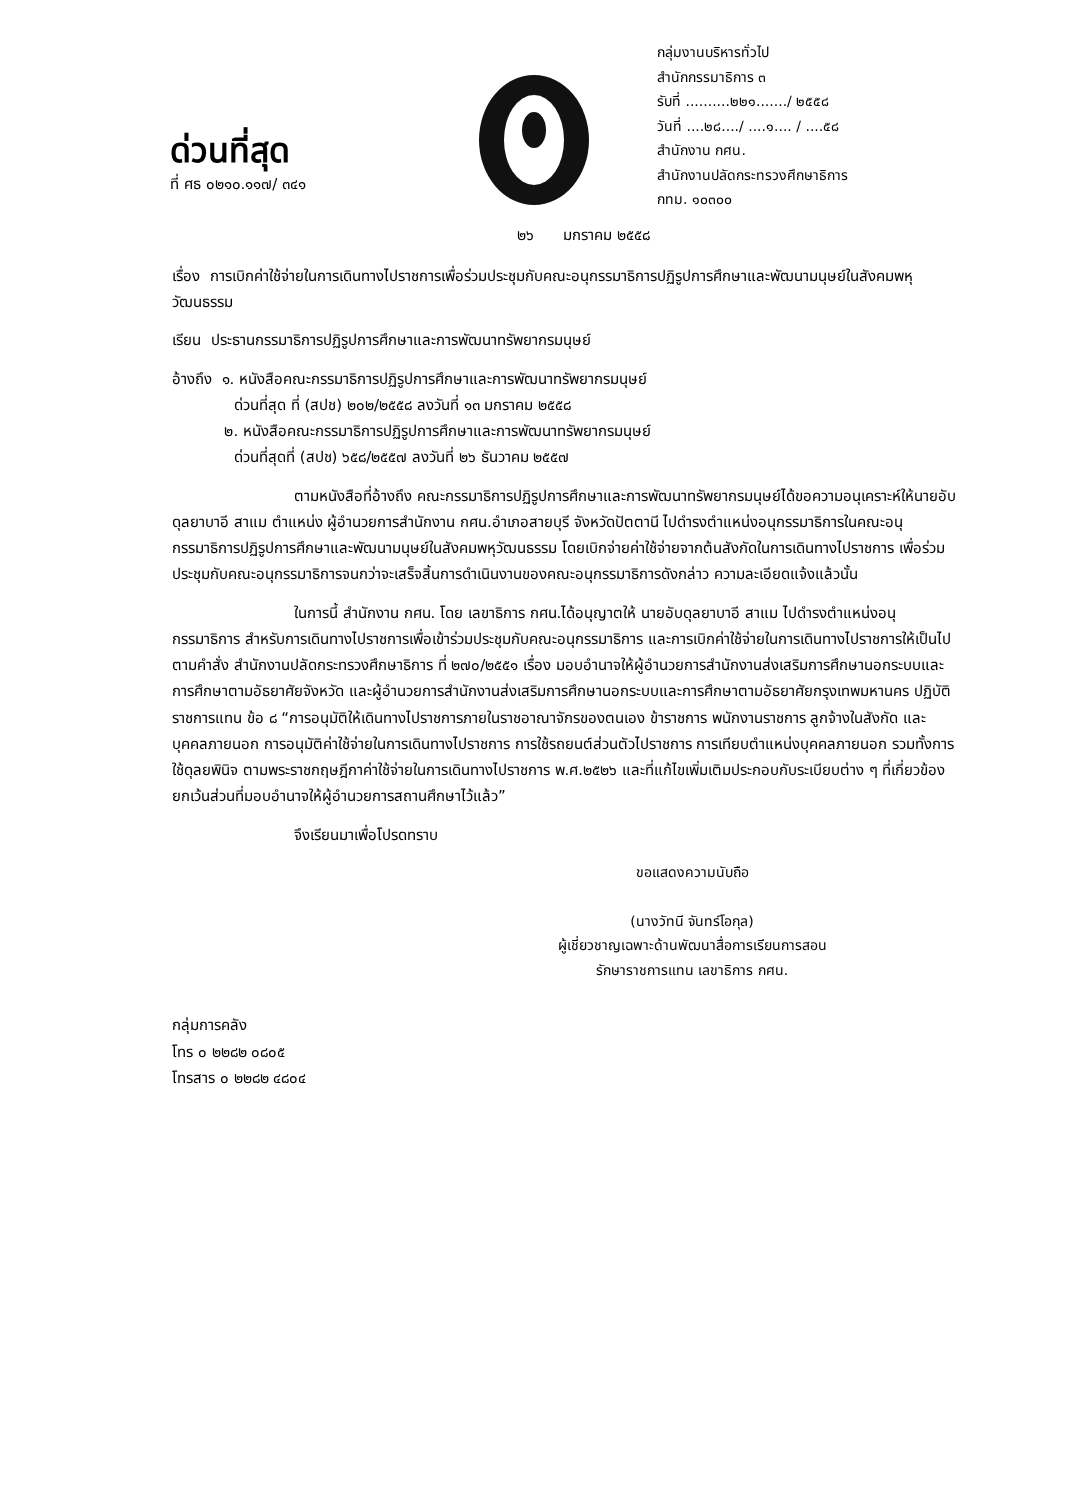ด่วนที่สุด
ที่ ศธ ๐๒๑๐.๑๑๗/ ๓๔๑
กลุ่มงานบริหารทั่วไป
สำนักกรรมาธิการ ๓
รับที่ ..........๒๒๑......./ ๒๕๕๘
วันที่ ....๒๘..../ ....๑.... / ....๕๘
สำนักงาน กศน.
สำนักงานปลัดกระทรวงศึกษาธิการ
กทม. ๑๐๓๐๐
๒๖ มกราคม ๒๕๕๘
เรื่อง การเบิกค่าใช้จ่ายในการเดินทางไปราชการเพื่อร่วมประชุมกับคณะอนุกรรมาธิการปฏิรูปการศึกษาและพัฒนามนุษย์ในสังคมพหุวัฒนธรรม
เรียน ประธานกรรมาธิการปฏิรูปการศึกษาและการพัฒนาทรัพยากรมนุษย์
อ้างถึง ๑. หนังสือคณะกรรมาธิการปฏิรูปการศึกษาและการพัฒนาทรัพยากรมนุษย์
ด่วนที่สุด ที่ (สปช) ๒๐๒/๒๕๕๘ ลงวันที่ ๑๓ มกราคม ๒๕๕๘
๒. หนังสือคณะกรรมาธิการปฏิรูปการศึกษาและการพัฒนาทรัพยากรมนุษย์
ด่วนที่สุดที่ (สปช) ๖๕๘/๒๕๕๗ ลงวันที่ ๒๖ ธันวาคม ๒๕๕๗
ตามหนังสือที่อ้างถึง คณะกรรมาธิการปฏิรูปการศึกษาและการพัฒนาทรัพยากรมนุษย์ได้ขอความอนุเคราะห์ให้นายอับดุลยาบาอี สาแม ตำแหน่ง ผู้อำนวยการสำนักงาน กศน.อำเภอสายบุรี จังหวัดปัตตานี ไปดำรงตำแหน่งอนุกรรมาธิการในคณะอนุกรรมาธิการปฏิรูปการศึกษาและพัฒนามนุษย์ในสังคมพหุวัฒนธรรม โดยเบิกจ่ายค่าใช้จ่ายจากต้นสังกัดในการเดินทางไปราชการ เพื่อร่วมประชุมกับคณะอนุกรรมาธิการจนกว่าจะเสร็จสิ้นการดำเนินงานของคณะอนุกรรมาธิการดังกล่าว ความละเอียดแจ้งแล้วนั้น
ในการนี้ สำนักงาน กศน. โดย เลขาธิการ กศน.ได้อนุญาตให้ นายอับดุลยาบาอี สาแม ไปดำรงตำแหน่งอนุกรรมาธิการ สำหรับการเดินทางไปราชการเพื่อเข้าร่วมประชุมกับคณะอนุกรรมาธิการ และการเบิกค่าใช้จ่ายในการเดินทางไปราชการให้เป็นไปตามคำสั่ง สำนักงานปลัดกระทรวงศึกษาธิการ ที่ ๒๗๐/๒๕๕๑ เรื่อง มอบอำนาจให้ผู้อำนวยการสำนักงานส่งเสริมการศึกษานอกระบบและการศึกษาตามอัธยาศัยจังหวัด และผู้อำนวยการสำนักงานส่งเสริมการศึกษานอกระบบและการศึกษาตามอัธยาศัยกรุงเทพมหานคร ปฏิบัติราชการแทน ข้อ ๘ “การอนุมัติให้เดินทางไปราชการภายในราชอาณาจักรของตนเอง ข้าราชการ พนักงานราชการ ลูกจ้างในสังกัด และบุคคลภายนอก การอนุมัติค่าใช้จ่ายในการเดินทางไปราชการ การใช้รถยนต์ส่วนตัวไปราชการ การเทียบตำแหน่งบุคคลภายนอก รวมทั้งการใช้ดุลยพินิจ ตามพระราชกฤษฎีกาค่าใช้จ่ายในการเดินทางไปราชการ พ.ศ.๒๕๒๖ และที่แก้ไขเพิ่มเติมประกอบกับระเบียบต่าง ๆ ที่เกี่ยวข้อง ยกเว้นส่วนที่มอบอำนาจให้ผู้อำนวยการสถานศึกษาไว้แล้ว”
จึงเรียนมาเพื่อโปรดทราบ
ขอแสดงความนับถือ
(นางวัทนี จันทร์โอกุล)
ผู้เชี่ยวชาญเฉพาะด้านพัฒนาสื่อการเรียนการสอน
รักษาราชการแทน เลขาธิการ กศน.
กลุ่มการคลัง
โทร ๐ ๒๒๘๒ ๐๘๐๕
โทรสาร ๐ ๒๒๘๒ ๔๘๐๔